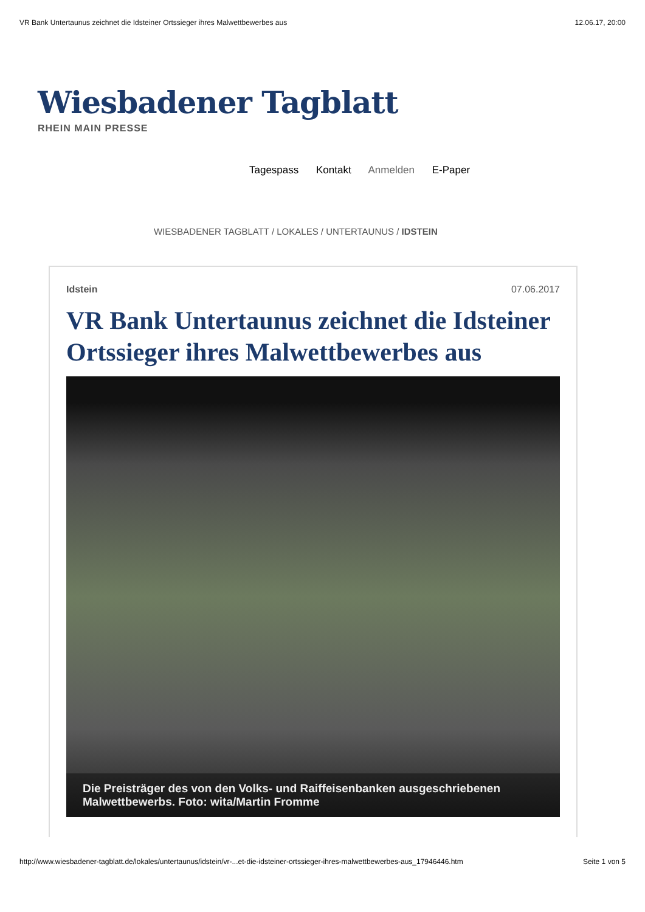VR Bank Untertaunus zeichnet die Idsteiner Ortssieger ihres Malwettbewerbes aus 12.06.17, 20:00
Wiesbadener Tagblatt
RHEIN MAIN PRESSE
Tagespass Kontakt Anmelden E-Paper
WIESBADENER TAGBLATT / LOKALES / UNTERTAUNUS / IDSTEIN
Idstein 07.06.2017
VR Bank Untertaunus zeichnet die Idsteiner Ortssieger ihres Malwettbewerbes aus
Die Preisträger des von den Volks- und Raiffeisenbanken ausgeschriebenen Malwettbewerbs. Foto: wita/Martin Fromme
http://www.wiesbadener-tagblatt.de/lokales/untertaunus/idstein/vr-...et-die-idsteiner-ortssieger-ihres-malwettbewerbes-aus_17946446.htm Seite 1 von 5